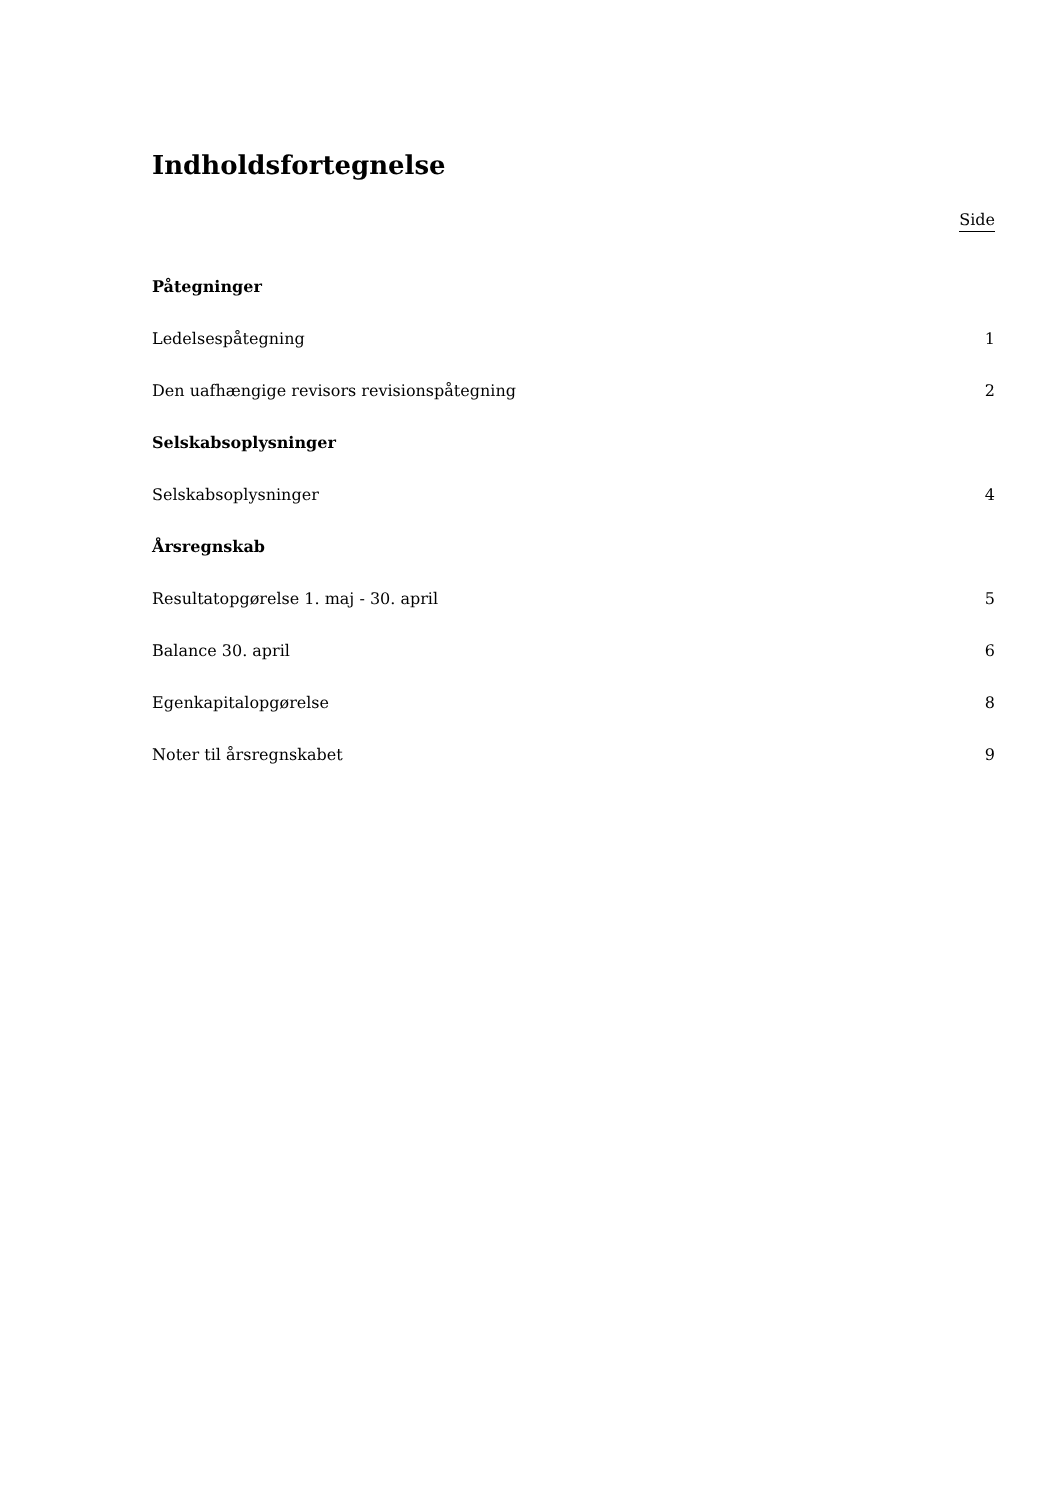Indholdsfortegnelse
Side
Påtegninger
Ledelsespåtegning 1
Den uafhængige revisors revisionspåtegning 2
Selskabsoplysninger
Selskabsoplysninger 4
Årsregnskab
Resultatopgørelse 1. maj - 30. april 5
Balance 30. april 6
Egenkapitalopgørelse 8
Noter til årsregnskabet 9